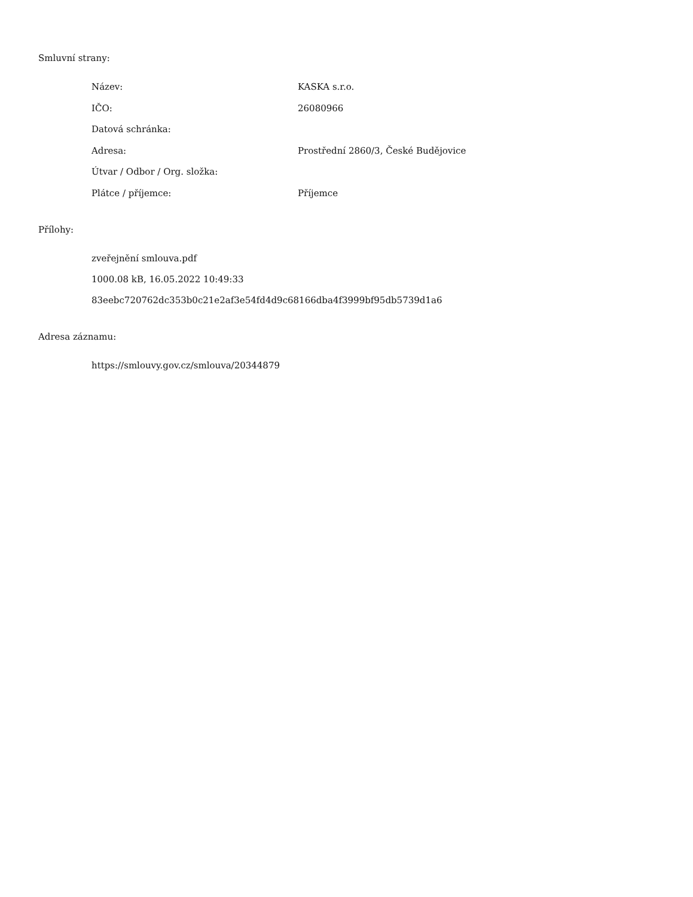Smluvní strany:
| Název: | KASKA s.r.o. |
| IČO: | 26080966 |
| Datová schránka: | |
| Adresa: | Prostřední 2860/3, České Budějovice |
| Útvar / Odbor / Org. složka: | |
| Plátce / příjemce: | Příjemce |
Přílohy:
zveřejnění smlouva.pdf
1000.08 kB, 16.05.2022 10:49:33
83eebc720762dc353b0c21e2af3e54fd4d9c68166dba4f3999bf95db5739d1a6
Adresa záznamu:
https://smlouvy.gov.cz/smlouva/20344879